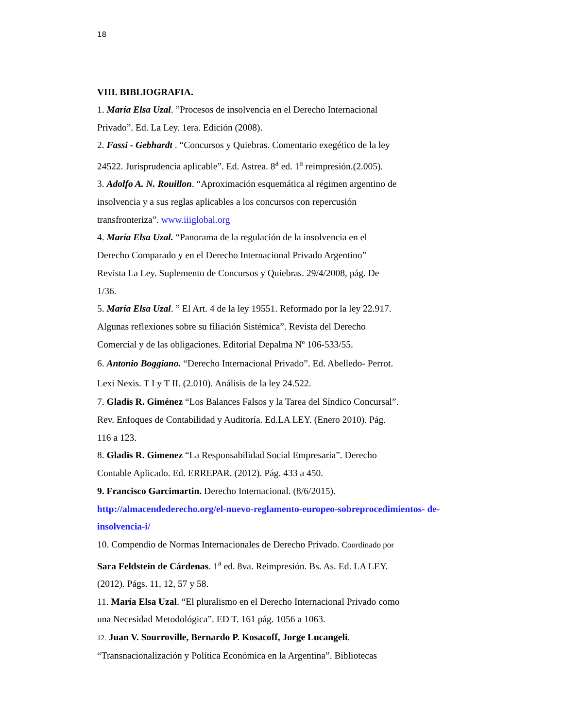18
VIII. BIBLIOGRAFIA.
1. María Elsa Uzal. ”Procesos de insolvencia en el Derecho Internacional
Privado”. Ed. La Ley. 1era. Edición (2008).
2. Fassi - Gebhardt . “Concursos y Quiebras. Comentario exegético de la ley
24522. Jurisprudencia aplicable”. Ed. Astrea. 8<sup>a</sup> ed. 1<sup>a</sup> reimpresión.(2.005).
3. Adolfo A. N. Rouillon. “Aproximación esquemática al régimen argentino de
insolvencia y a sus reglas aplicables a los concursos con repercusión
transfronteriza”. www.iiiglobal.org
4. María Elsa Uzal. “Panorama de la regulación de la insolvencia en el
Derecho Comparado y en el Derecho Internacional Privado Argentino”
Revista La Ley. Suplemento de Concursos y Quiebras. 29/4/2008, pág. De
1/36.
5. María Elsa Uzal. ” El Art. 4 de la ley 19551. Reformado por la ley 22.917.
Algunas reflexiones sobre su filiación Sistémica”. Revista del Derecho
Comercial y de las obligaciones. Editorial Depalma Nº 106-533/55.
6. Antonio Boggiano. “Derecho Internacional Privado”. Ed. Abelledo- Perrot.
Lexi Nexis. T I y T II. (2.010). Análisis de la ley 24.522.
7. Gladis R. Giménez “Los Balances Falsos y la Tarea del Síndico Concursal”.
Rev. Enfoques de Contabilidad y Auditoría. Ed.LA LEY. (Enero 2010). Pág.
116 a 123.
8. Gladis R. Gimenez “La Responsabilidad Social Empresaria”. Derecho
Contable Aplicado. Ed. ERREPAR. (2012). Pág. 433 a 450.
9. Francisco Garcimartin. Derecho Internacional. (8/6/2015).
http://almacendederecho.org/el-nuevo-reglamento-europeo-sobreprocedimientos- de-insolvencia-i/
10. Compendio de Normas Internacionales de Derecho Privado. Coordinado por
Sara Feldstein de Cárdenas. 1<sup>a</sup> ed. 8va. Reimpresión. Bs. As. Ed. LA LEY.
(2012). Págs. 11, 12, 57 y 58.
11. María Elsa Uzal. “El pluralismo en el Derecho Internacional Privado como
una Necesidad Metodológica”. ED T. 161 pág. 1056 a 1063.
12. Juan V. Sourroville, Bernardo P. Kosacoff, Jorge Lucangeli.
“Transnacionalización y Política Económica en la Argentina”. Bibliotecas